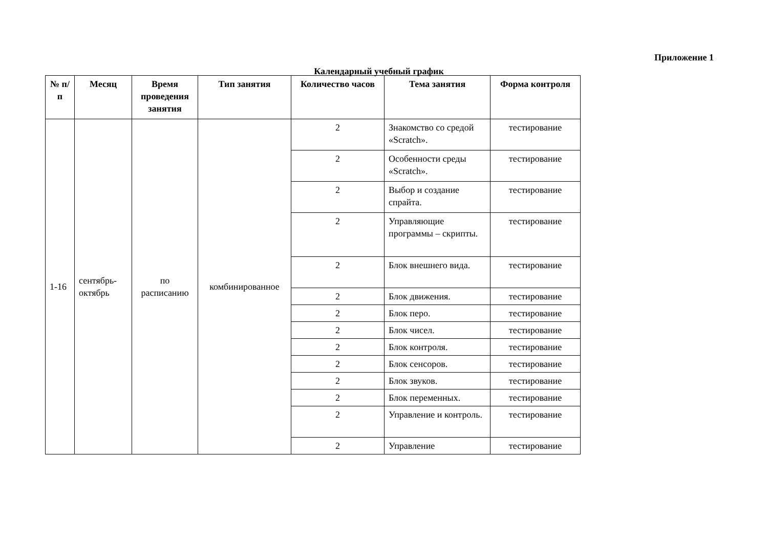Приложение 1
Календарный учебный график
| № п/п | Месяц | Время проведения занятия | Тип занятия | Количество часов | Тема занятия | Форма контроля |
| --- | --- | --- | --- | --- | --- | --- |
| 1-16 | сентябрь-октябрь | по расписанию | комбинированное | 2 | Знакомство со средой «Scratch». | тестирование |
| | | | | 2 | Особенности среды «Scratch». | тестирование |
| | | | | 2 | Выбор и создание спрайта. | тестирование |
| | | | | 2 | Управляющие программы – скрипты. | тестирование |
| | | | | 2 | Блок внешнего вида. | тестирование |
| | | | | 2 | Блок движения. | тестирование |
| | | | | 2 | Блок перо. | тестирование |
| | | | | 2 | Блок чисел. | тестирование |
| | | | | 2 | Блок контроля. | тестирование |
| | | | | 2 | Блок сенсоров. | тестирование |
| | | | | 2 | Блок звуков. | тестирование |
| | | | | 2 | Блок переменных. | тестирование |
| | | | | 2 | Управление и контроль. | тестирование |
| | | | | 2 | Управление | тестирование |